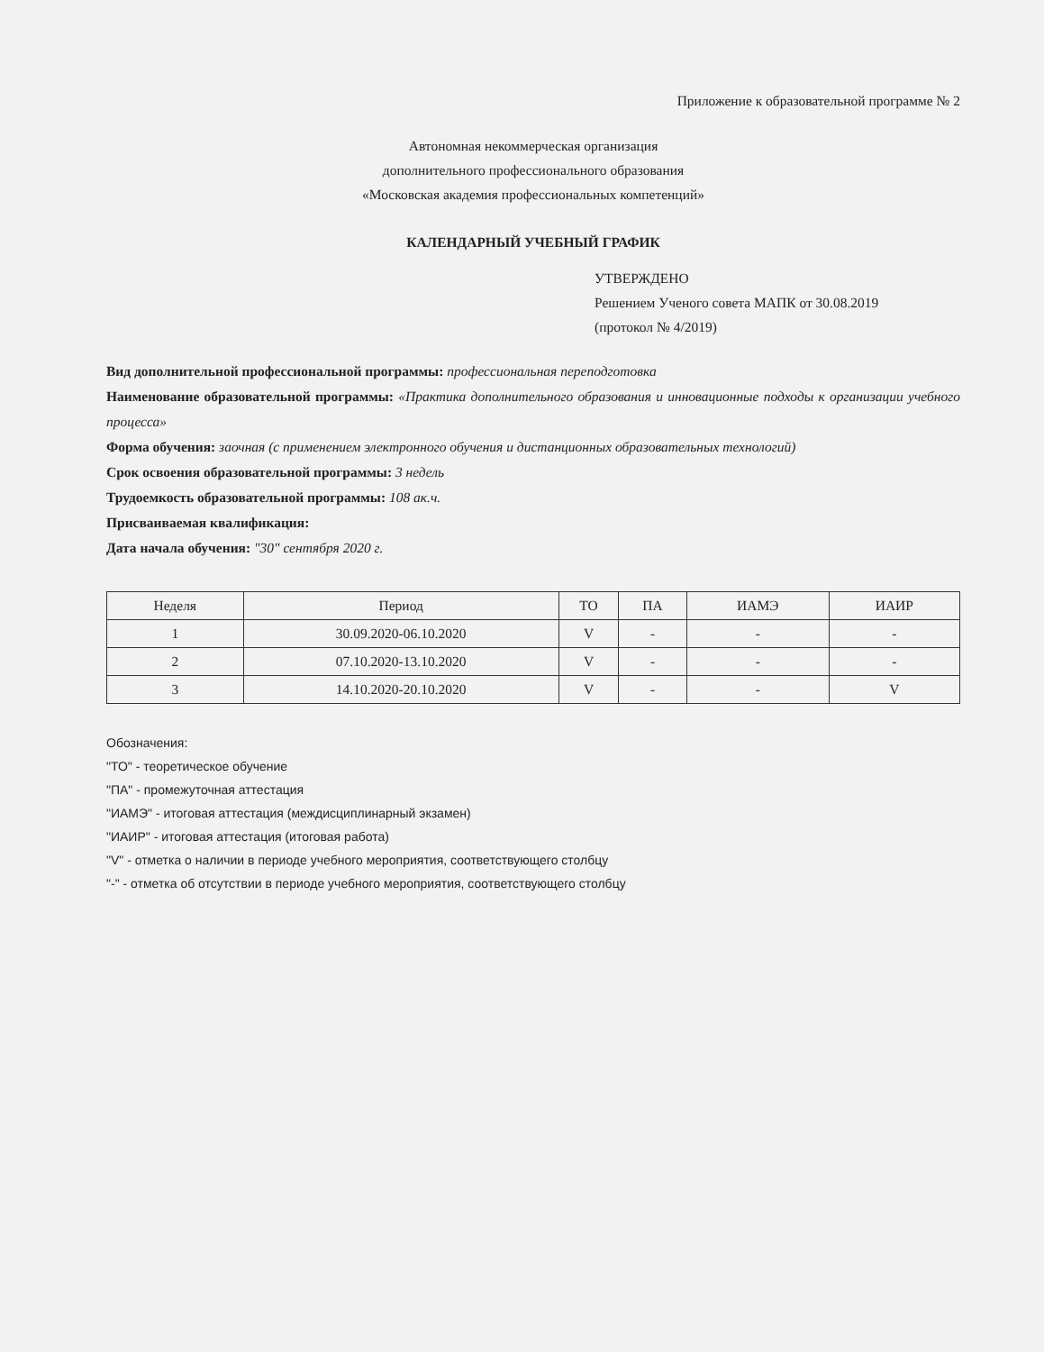Приложение к образовательной программе № 2
Автономная некоммерческая организация
дополнительного профессионального образования
«Московская академия профессиональных компетенций»
КАЛЕНДАРНЫЙ УЧЕБНЫЙ ГРАФИК
УТВЕРЖДЕНО
Решением Ученого совета МАПК от 30.08.2019
(протокол № 4/2019)
Вид дополнительной профессиональной программы: профессиональная переподготовка
Наименование образовательной программы: «Практика дополнительного образования и инновационные подходы к организации учебного процесса»
Форма обучения: заочная (с применением электронного обучения и дистанционных образовательных технологий)
Срок освоения образовательной программы: 3 недель
Трудоемкость образовательной программы: 108 ак.ч.
Присваиваемая квалификация:
Дата начала обучения: "30" сентября 2020 г.
| Неделя | Период | ТО | ПА | ИАМЭ | ИАИР |
| --- | --- | --- | --- | --- | --- |
| 1 | 30.09.2020-06.10.2020 | V | - | - | - |
| 2 | 07.10.2020-13.10.2020 | V | - | - | - |
| 3 | 14.10.2020-20.10.2020 | V | - | - | V |
Обозначения:
"ТО" - теоретическое обучение
"ПА" - промежуточная аттестация
"ИАМЭ" - итоговая аттестация (междисциплинарный экзамен)
"ИАИР" - итоговая аттестация (итоговая работа)
"V" - отметка о наличии в периоде учебного мероприятия, соответствующего столбцу
"-" - отметка об отсутствии в периоде учебного мероприятия, соответствующего столбцу